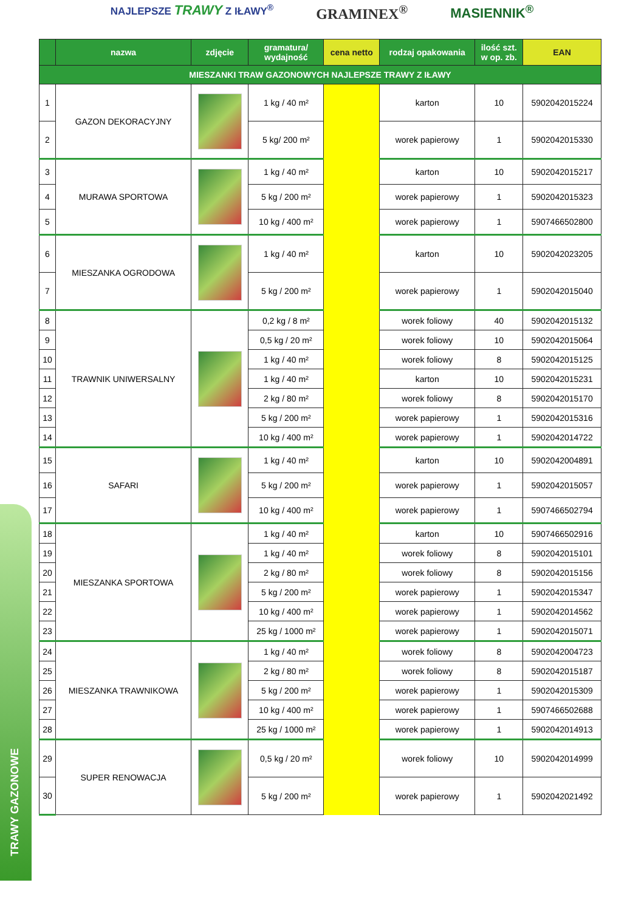NAJLEPSZE TRAWY Z IŁAWY<sup>®</sup>
GRAMINEX<sup>®</sup> MASIENNIK<sup>®</sup>
TRAWY GAZONOWE
| | nazwa | zdjęcie | gramatura/ wydajność | cena netto | rodzaj opakowania | ilość szt. w op. zb. | EAN |
| --- | --- | --- | --- | --- | --- | --- | --- |
| MIESZANKI TRAW GAZONOWYCH NAJLEPSZE TRAWY Z IŁAWY | | | | | | | |
| 1 | GAZON DEKORACYJNY | | 1 kg / 40 m² | | karton | 10 | 5902042015224 |
| 2 | | | 5 kg/ 200 m² | | worek papierowy | 1 | 5902042015330 |
| 3 | MURAWA SPORTOWA | | 1 kg / 40 m² | | karton | 10 | 5902042015217 |
| 4 | | | 5 kg / 200 m² | | worek papierowy | 1 | 5902042015323 |
| 5 | | | 10 kg / 400 m² | | worek papierowy | 1 | 5907466502800 |
| 6 | MIESZANKA OGRODOWA | | 1 kg / 40 m² | | karton | 10 | 5902042023205 |
| 7 | | | 5 kg / 200 m² | | worek papierowy | 1 | 5902042015040 |
| 8 | TRAWNIK UNIWERSALNY | | 0,2 kg / 8 m² | | worek foliowy | 40 | 5902042015132 |
| 9 | | | 0,5 kg / 20 m² | | worek foliowy | 10 | 5902042015064 |
| 10 | | | 1 kg / 40 m² | | worek foliowy | 8 | 5902042015125 |
| 11 | | | 1 kg / 40 m² | | karton | 10 | 5902042015231 |
| 12 | | | 2 kg / 80 m² | | worek foliowy | 8 | 5902042015170 |
| 13 | | | 5 kg / 200 m² | | worek papierowy | 1 | 5902042015316 |
| 14 | | | 10 kg / 400 m² | | worek papierowy | 1 | 5902042014722 |
| 15 | SAFARI | | 1 kg / 40 m² | | karton | 10 | 5902042004891 |
| 16 | | | 5 kg / 200 m² | | worek papierowy | 1 | 5902042015057 |
| 17 | | | 10 kg / 400 m² | | worek papierowy | 1 | 5907466502794 |
| 18 | MIESZANKA SPORTOWA | | 1 kg / 40 m² | | karton | 10 | 5907466502916 |
| 19 | | | 1 kg / 40 m² | | worek foliowy | 8 | 5902042015101 |
| 20 | | | 2 kg / 80 m² | | worek foliowy | 8 | 5902042015156 |
| 21 | | | 5 kg / 200 m² | | worek papierowy | 1 | 5902042015347 |
| 22 | | | 10 kg / 400 m² | | worek papierowy | 1 | 5902042014562 |
| 23 | | | 25 kg / 1000 m² | | worek papierowy | 1 | 5902042015071 |
| 24 | MIESZANKA TRAWNIKOWA | | 1 kg / 40 m² | | worek foliowy | 8 | 5902042004723 |
| 25 | | | 2 kg / 80 m² | | worek foliowy | 8 | 5902042015187 |
| 26 | | | 5 kg / 200 m² | | worek papierowy | 1 | 5902042015309 |
| 27 | | | 10 kg / 400 m² | | worek papierowy | 1 | 5907466502688 |
| 28 | | | 25 kg / 1000 m² | | worek papierowy | 1 | 5902042014913 |
| 29 | SUPER RENOWACJA | | 0,5 kg / 20 m² | | worek foliowy | 10 | 5902042014999 |
| 30 | | | 5 kg / 200 m² | | worek papierowy | 1 | 5902042021492 |